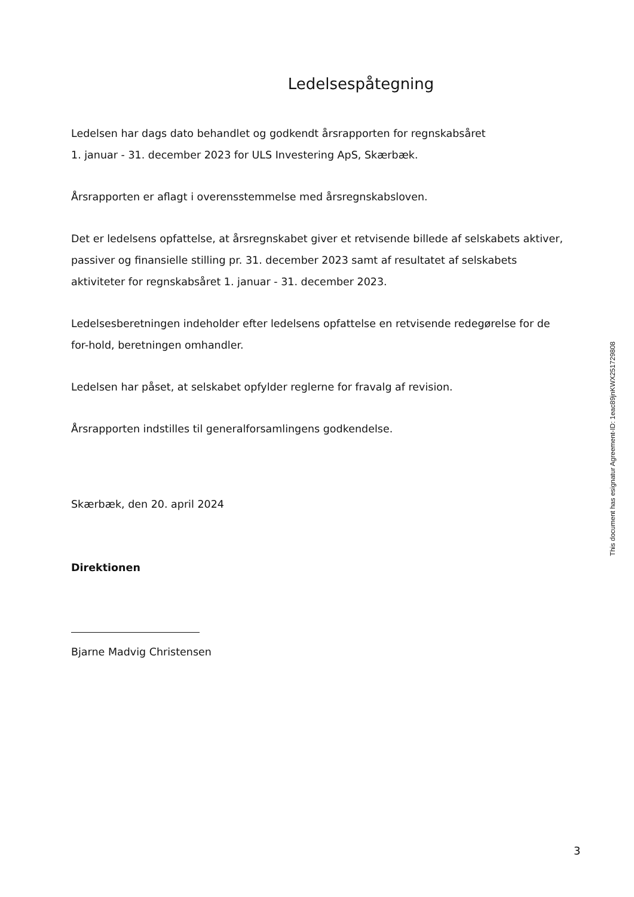Ledelsespåtegning
Ledelsen har dags dato behandlet og godkendt årsrapporten for regnskabsåret
1. januar - 31. december 2023 for ULS Investering ApS, Skærbæk.
Årsrapporten er aflagt i overensstemmelse med årsregnskabsloven.
Det er ledelsens opfattelse, at årsregnskabet giver et retvisende billede af selskabets aktiver, passiver og finansielle stilling pr. 31. december 2023 samt af resultatet af selskabets aktiviteter for regnskabsåret 1. januar - 31. december 2023.
Ledelsesberetningen indeholder efter ledelsens opfattelse en retvisende redegørelse for de for-hold, beretningen omhandler.
Ledelsen har påset, at selskabet opfylder reglerne for fravalg af revision.
Årsrapporten indstilles til generalforsamlingens godkendelse.
Skærbæk, den 20. april 2024
Direktionen
Bjarne Madvig Christensen
This document has esignatur Agreement-ID: 1eac89jnKWX251729808
3